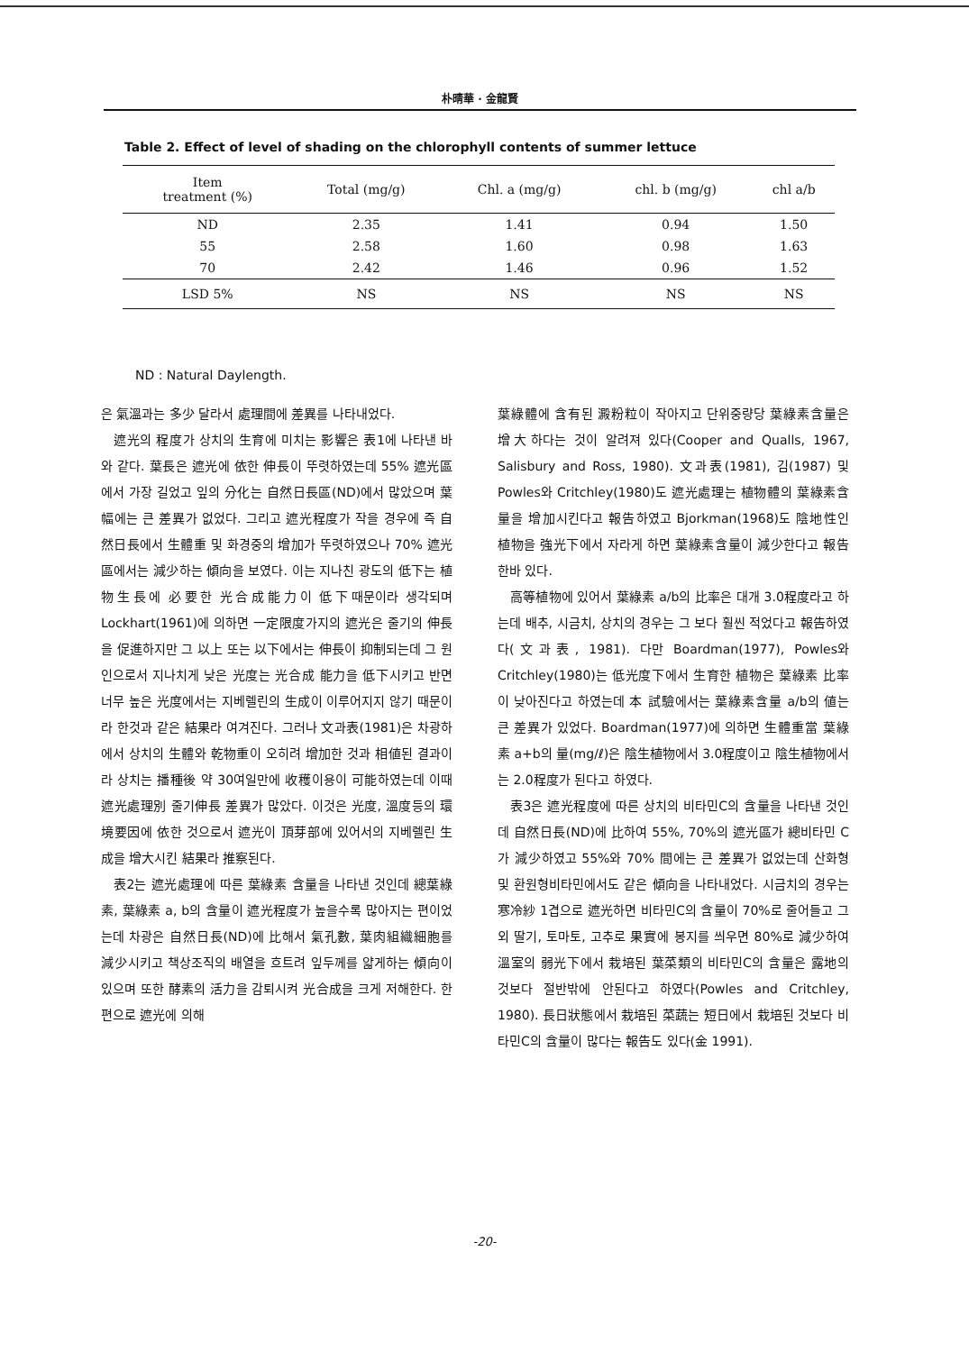朴晴華 · 金龍賢
Table 2. Effect of level of shading on the chlorophyll contents of summer lettuce
| Item treatment (%) | Total (mg/g) | Chl. a (mg/g) | chl. b (mg/g) | chl a/b |
| --- | --- | --- | --- | --- |
| ND | 2.35 | 1.41 | 0.94 | 1.50 |
| 55 | 2.58 | 1.60 | 0.98 | 1.63 |
| 70 | 2.42 | 1.46 | 0.96 | 1.52 |
| LSD 5% | NS | NS | NS | NS |
ND : Natural Daylength.
은 氣溫과는 多少 달라서 處理間에 差異를 나타내었다.
遮光의 程度가 상치의 生育에 미치는 影響은 表1에 나타낸 바와 같다. 葉長은 遮光에 依한 伸長이 뚜렷하였는데 55% 遮光區에서 가장 길었고 잎의 分化는 自然日長區(ND)에서 많았으며 葉幅에는 큰 差異가 없었다. 그리고 遮光程度가 작을 경우에 즉 自然日長에서 生體重 및 화경중의 增加가 뚜렷하였으나 70% 遮光區에서는 減少하는 傾向을 보였다. 이는 지나친 광도의 低下는 植物生長에 必要한 光合成能力이 低下때문이라 생각되며 Lockhart(1961)에 의하면 一定限度가지의 遮光은 줄기의 伸長을 促進하지만 그 以上 또는 以下에서는 伸長이 抑制되는데 그 원인으로서 지나치게 낮은 光度는 光合成 能力을 低下시키고 반면 너무 높은 光度에서는 지베렐린의 生成이 이루어지지 않기 때문이라 한것과 같은 結果라 여겨진다. 그러나 文과表(1981)은 차광하에서 상치의 生體와 乾物重이 오히려 增加한 것과 相値된 결과이라 상치는 播種後 약 30여일만에 收穫이용이 可能하였는데 이때 遮光處理別 줄기伸長 差異가 많았다. 이것은 光度, 溫度등의 環境要因에 依한 것으로서 遮光이 頂芽部에 있어서의 지베렐린 生成을 增大시킨 結果라 推察된다.
表2는 遮光處理에 따른 葉綠素 含量을 나타낸 것인데 總葉綠素, 葉綠素 a, b의 含量이 遮光程度가 높을수록 많아지는 편이었는데 차광은 自然日長(ND)에 比해서 氣孔數, 葉肉組織細胞를 減少시키고 책상조직의 배열을 흐트려 잎두께를 얇게하는 傾向이 있으며 또한 酵素의 活力을 감퇴시켜 光合成을 크게 저해한다. 한편으로 遮光에 의해
葉綠體에 含有된 澱粉粒이 작아지고 단위중량당 葉綠素含量은 增大하다는 것이 알려져 있다(Cooper and Qualls, 1967, Salisbury and Ross, 1980). 文과表(1981), 김(1987) 및 Powles와 Critchley(1980)도 遮光處理는 植物體의 葉綠素含量을 增加시킨다고 報告하였고 Bjorkman(1968)도 陰地性인 植物을 強光下에서 자라게 하면 葉綠素含量이 減少한다고 報告한바 있다.
高等植物에 있어서 葉綠素 a/b의 比率은 대개 3.0程度라고 하는데 배추, 시금치, 상치의 경우는 그 보다 훨씬 적었다고 報告하였다(文과表, 1981). 다만 Boardman(1977), Powles와 Critchley(1980)는 低光度下에서 生育한 植物은 葉綠素 比率이 낮아진다고 하였는데 本 試驗에서는 葉綠素含量 a/b의 値는 큰 差異가 있었다. Boardman(1977)에 의하면 生體重當 葉綠素 a+b의 量(mg/ℓ)은 陰生植物에서 3.0程度이고 陰生植物에서는 2.0程度가 된다고 하였다.
表3은 遮光程度에 따른 상치의 비타민C의 含量을 나타낸 것인데 自然日長(ND)에 比하여 55%, 70%의 遮光區가 總비타민 C가 減少하였고 55%와 70% 間에는 큰 差異가 없었는데 산화형 및 환원형비타민에서도 같은 傾向을 나타내었다. 시금치의 경우는 寒冷紗 1겹으로 遮光하면 비타민C의 含量이 70%로 줄어들고 그외 딸기, 토마토, 고추로 果實에 봉지를 씌우면 80%로 減少하여 溫室의 弱光下에서 栽培된 葉菜類의 비타민C의 含量은 露地의 것보다 절반밖에 안된다고 하였다(Powles and Critchley, 1980). 長日狀態에서 栽培된 菜蔬는 短日에서 栽培된 것보다 비타민C의 含量이 많다는 報告도 있다(金 1991).
-20-